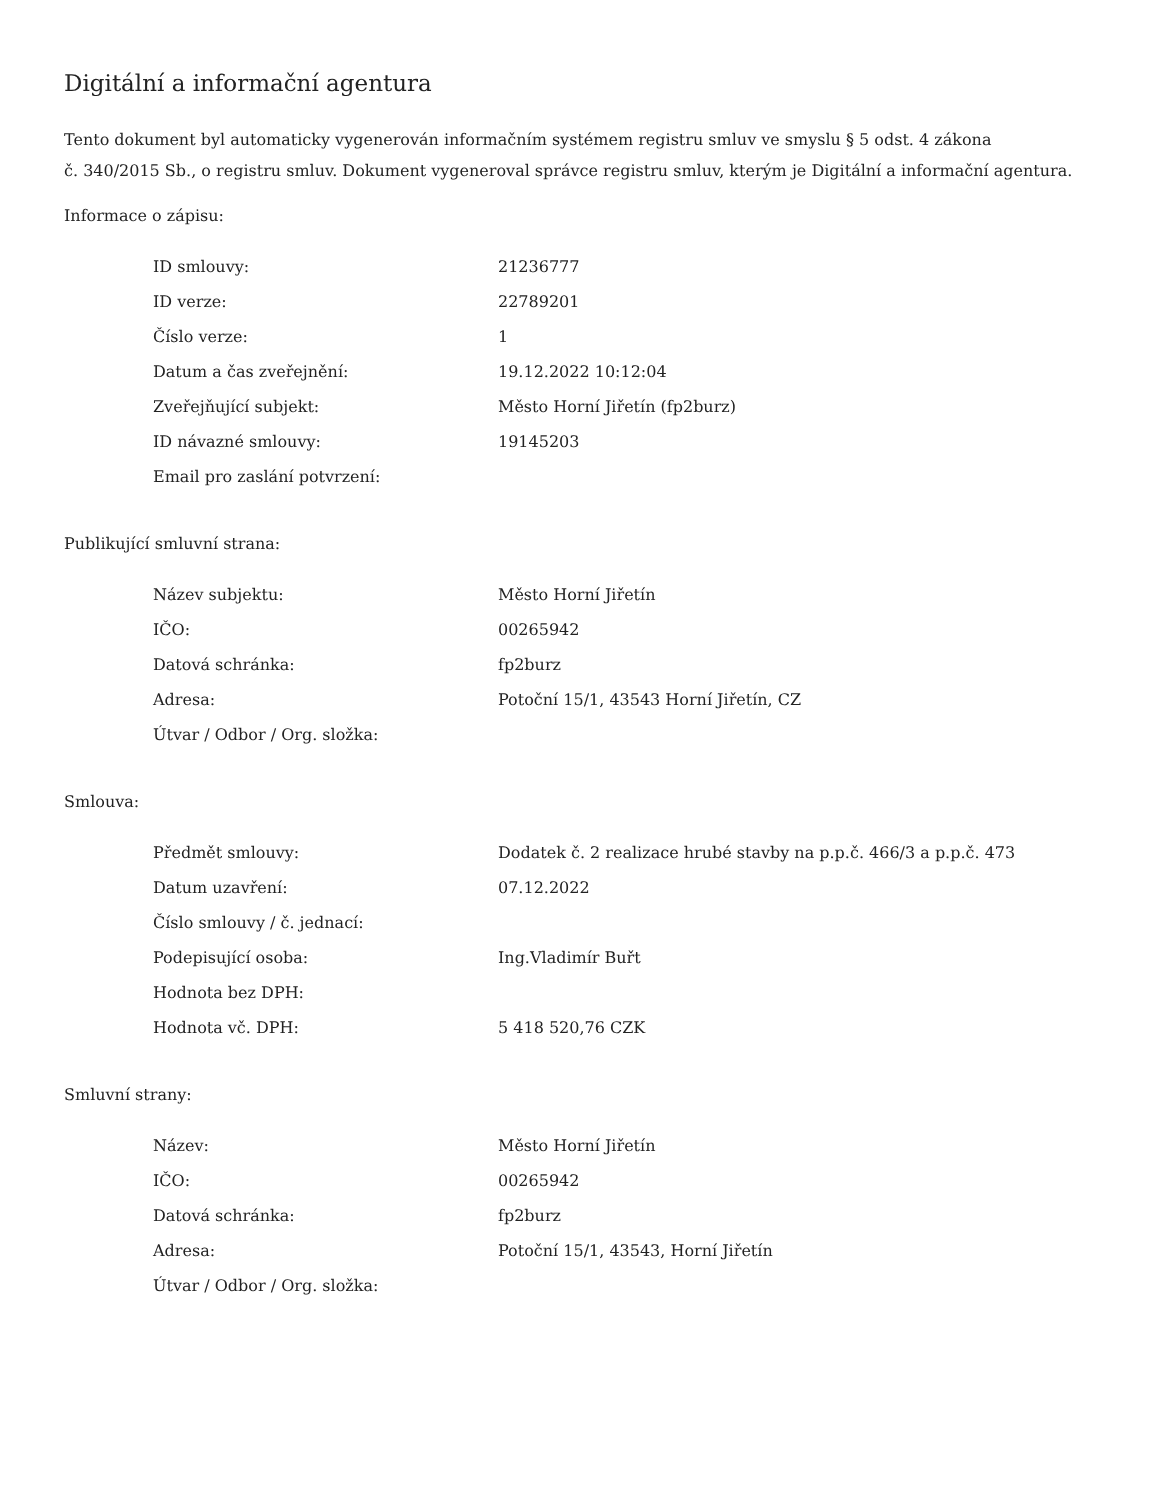Digitální a informační agentura
Tento dokument byl automaticky vygenerován informačním systémem registru smluv ve smyslu § 5 odst. 4 zákona
č. 340/2015 Sb., o registru smluv. Dokument vygeneroval správce registru smluv, kterým je Digitální a informační agentura.
Informace o zápisu:
| ID smlouvy: | 21236777 |
| ID verze: | 22789201 |
| Číslo verze: | 1 |
| Datum a čas zveřejnění: | 19.12.2022 10:12:04 |
| Zveřejňující subjekt: | Město Horní Jiřetín (fp2burz) |
| ID návazné smlouvy: | 19145203 |
| Email pro zaslání potvrzení: | |
Publikující smluvní strana:
| Název subjektu: | Město Horní Jiřetín |
| IČO: | 00265942 |
| Datová schránka: | fp2burz |
| Adresa: | Potoční 15/1, 43543 Horní Jiřetín, CZ |
| Útvar / Odbor / Org. složka: | |
Smlouva:
| Předmět smlouvy: | Dodatek č. 2 realizace hrubé stavby na p.p.č. 466/3 a p.p.č. 473 |
| Datum uzavření: | 07.12.2022 |
| Číslo smlouvy / č. jednací: | |
| Podepisující osoba: | Ing.Vladimír Buřt |
| Hodnota bez DPH: | |
| Hodnota vč. DPH: | 5 418 520,76 CZK |
Smluvní strany:
| Název: | Město Horní Jiřetín |
| IČO: | 00265942 |
| Datová schránka: | fp2burz |
| Adresa: | Potoční 15/1, 43543, Horní Jiřetín |
| Útvar / Odbor / Org. složka: | |